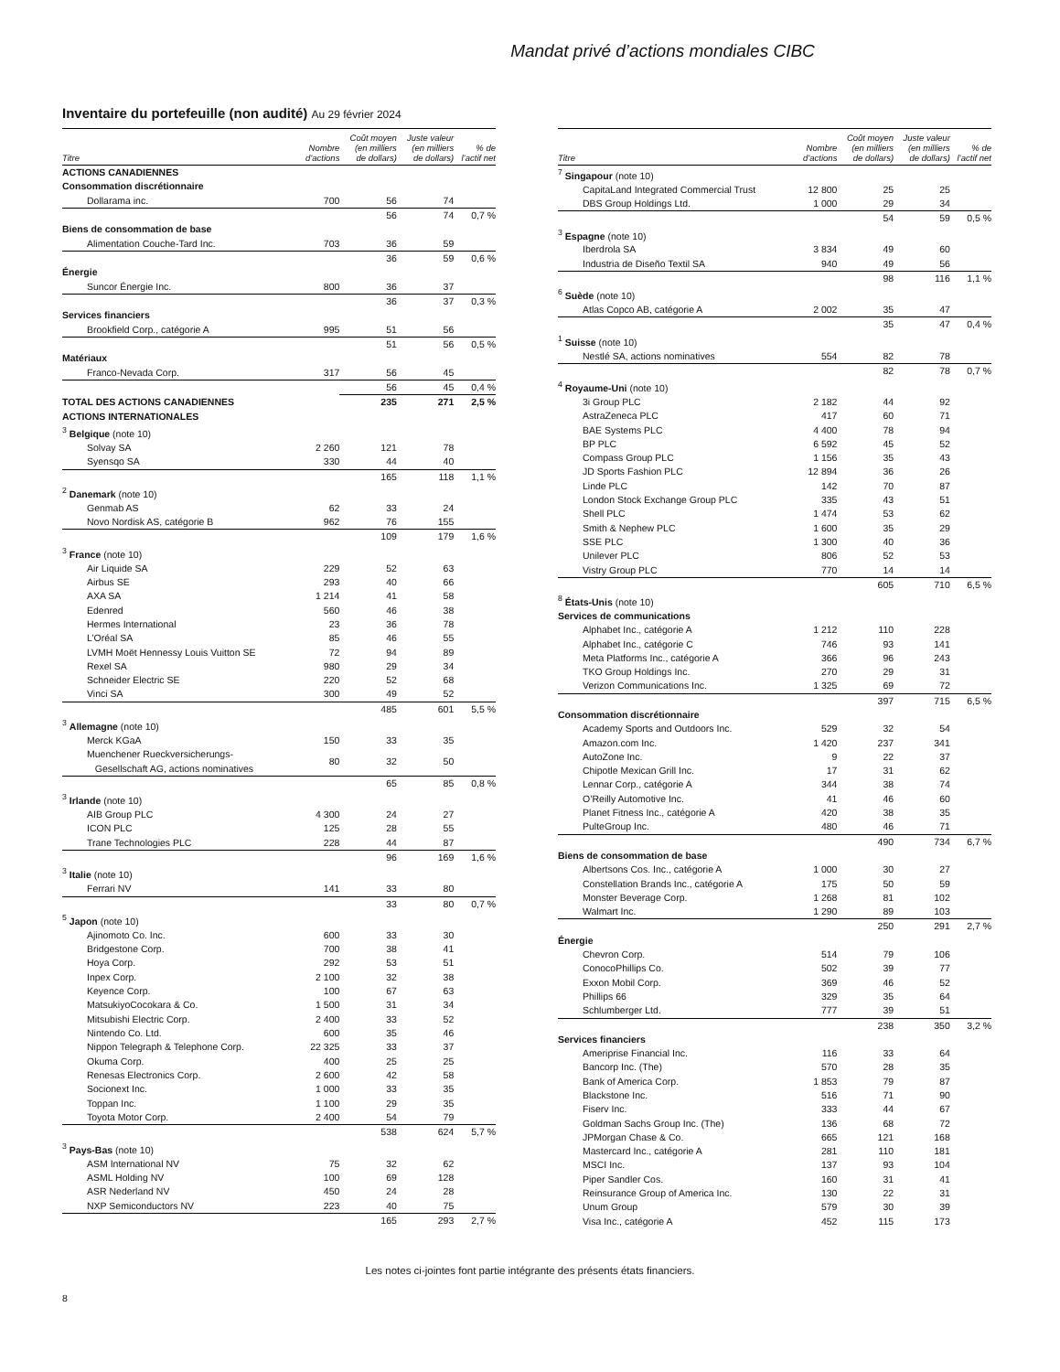Mandat privé d’actions mondiales CIBC
Inventaire du portefeuille (non audité) Au 29 février 2024
| Titre | Nombre d’actions | Coût moyen (en milliers de dollars) | Juste valeur (en milliers de dollars) | % de l’actif net |
| --- | --- | --- | --- | --- |
| ACTIONS CANADIENNES | | | | |
| Consommation discrétionnaire | | | | |
| Dollarama inc. | 700 | 56 | 74 | |
| | | 56 | 74 | 0,7 % |
| Biens de consommation de base | | | | |
| Alimentation Couche-Tard Inc. | 703 | 36 | 59 | |
| | | 36 | 59 | 0,6 % |
| Énergie | | | | |
| Suncor Énergie Inc. | 800 | 36 | 37 | |
| | | 36 | 37 | 0,3 % |
| Services financiers | | | | |
| Brookfield Corp., catégorie A | 995 | 51 | 56 | |
| | | 51 | 56 | 0,5 % |
| Matériaux | | | | |
| Franco-Nevada Corp. | 317 | 56 | 45 | |
| | | 56 | 45 | 0,4 % |
| TOTAL DES ACTIONS CANADIENNES | | 235 | 271 | 2,5 % |
| ACTIONS INTERNATIONALES | | | | |
| <sup>3</sup> Belgique (note 10) | | | | |
| Solvay SA | 2 260 | 121 | 78 | |
| Syensqo SA | 330 | 44 | 40 | |
| | | 165 | 118 | 1,1 % |
| <sup>2</sup> Danemark (note 10) | | | | |
| Genmab AS | 62 | 33 | 24 | |
| Novo Nordisk AS, catégorie B | 962 | 76 | 155 | |
| | | 109 | 179 | 1,6 % |
| <sup>3</sup> France (note 10) | | | | |
| Air Liquide SA | 229 | 52 | 63 | |
| Airbus SE | 293 | 40 | 66 | |
| AXA SA | 1 214 | 41 | 58 | |
| Edenred | 560 | 46 | 38 | |
| Hermes International | 23 | 36 | 78 | |
| L’Oréal SA | 85 | 46 | 55 | |
| LVMH Moët Hennessy Louis Vuitton SE | 72 | 94 | 89 | |
| Rexel SA | 980 | 29 | 34 | |
| Schneider Electric SE | 220 | 52 | 68 | |
| Vinci SA | 300 | 49 | 52 | |
| | | 485 | 601 | 5,5 % |
| <sup>3</sup> Allemagne (note 10) | | | | |
| Merck KGaA | 150 | 33 | 35 | |
| Muenchener Rueckversicherungs- Gesellschaft AG, actions nominatives | 80 | 32 | 50 | |
| | | 65 | 85 | 0,8 % |
| <sup>3</sup> Irlande (note 10) | | | | |
| AIB Group PLC | 4 300 | 24 | 27 | |
| ICON PLC | 125 | 28 | 55 | |
| Trane Technologies PLC | 228 | 44 | 87 | |
| | | 96 | 169 | 1,6 % |
| <sup>3</sup> Italie (note 10) | | | | |
| Ferrari NV | 141 | 33 | 80 | |
| | | 33 | 80 | 0,7 % |
| <sup>5</sup> Japon (note 10) | | | | |
| Ajinomoto Co. Inc. | 600 | 33 | 30 | |
| Bridgestone Corp. | 700 | 38 | 41 | |
| Hoya Corp. | 292 | 53 | 51 | |
| Inpex Corp. | 2 100 | 32 | 38 | |
| Keyence Corp. | 100 | 67 | 63 | |
| MatsukiyoCocokara & Co. | 1 500 | 31 | 34 | |
| Mitsubishi Electric Corp. | 2 400 | 33 | 52 | |
| Nintendo Co. Ltd. | 600 | 35 | 46 | |
| Nippon Telegraph & Telephone Corp. | 22 325 | 33 | 37 | |
| Okuma Corp. | 400 | 25 | 25 | |
| Renesas Electronics Corp. | 2 600 | 42 | 58 | |
| Socionext Inc. | 1 000 | 33 | 35 | |
| Toppan Inc. | 1 100 | 29 | 35 | |
| Toyota Motor Corp. | 2 400 | 54 | 79 | |
| | | 538 | 624 | 5,7 % |
| <sup>3</sup> Pays-Bas (note 10) | | | | |
| ASM International NV | 75 | 32 | 62 | |
| ASML Holding NV | 100 | 69 | 128 | |
| ASR Nederland NV | 450 | 24 | 28 | |
| NXP Semiconductors NV | 223 | 40 | 75 | |
| | | 165 | 293 | 2,7 % |
| Titre | Nombre d’actions | Coût moyen (en milliers de dollars) | Juste valeur (en milliers de dollars) | % de l’actif net |
| --- | --- | --- | --- | --- |
| <sup>7</sup> Singapour (note 10) | | | | |
| CapitaLand Integrated Commercial Trust | 12 800 | 25 | 25 | |
| DBS Group Holdings Ltd. | 1 000 | 29 | 34 | |
| | | 54 | 59 | 0,5 % |
| <sup>3</sup> Espagne (note 10) | | | | |
| Iberdrola SA | 3 834 | 49 | 60 | |
| Industria de Diseño Textil SA | 940 | 49 | 56 | |
| | | 98 | 116 | 1,1 % |
| <sup>6</sup> Suède (note 10) | | | | |
| Atlas Copco AB, catégorie A | 2 002 | 35 | 47 | |
| | | 35 | 47 | 0,4 % |
| <sup>1</sup> Suisse (note 10) | | | | |
| Nestlé SA, actions nominatives | 554 | 82 | 78 | |
| | | 82 | 78 | 0,7 % |
| <sup>4</sup> Royaume-Uni (note 10) | | | | |
| 3i Group PLC | 2 182 | 44 | 92 | |
| AstraZeneca PLC | 417 | 60 | 71 | |
| BAE Systems PLC | 4 400 | 78 | 94 | |
| BP PLC | 6 592 | 45 | 52 | |
| Compass Group PLC | 1 156 | 35 | 43 | |
| JD Sports Fashion PLC | 12 894 | 36 | 26 | |
| Linde PLC | 142 | 70 | 87 | |
| London Stock Exchange Group PLC | 335 | 43 | 51 | |
| Shell PLC | 1 474 | 53 | 62 | |
| Smith & Nephew PLC | 1 600 | 35 | 29 | |
| SSE PLC | 1 300 | 40 | 36 | |
| Unilever PLC | 806 | 52 | 53 | |
| Vistry Group PLC | 770 | 14 | 14 | |
| | | 605 | 710 | 6,5 % |
| <sup>8</sup> États-Unis (note 10) | | | | |
| Services de communications | | | | |
| Alphabet Inc., catégorie A | 1 212 | 110 | 228 | |
| Alphabet Inc., catégorie C | 746 | 93 | 141 | |
| Meta Platforms Inc., catégorie A | 366 | 96 | 243 | |
| TKO Group Holdings Inc. | 270 | 29 | 31 | |
| Verizon Communications Inc. | 1 325 | 69 | 72 | |
| | | 397 | 715 | 6,5 % |
| Consommation discrétionnaire | | | | |
| Academy Sports and Outdoors Inc. | 529 | 32 | 54 | |
| Amazon.com Inc. | 1 420 | 237 | 341 | |
| AutoZone Inc. | 9 | 22 | 37 | |
| Chipotle Mexican Grill Inc. | 17 | 31 | 62 | |
| Lennar Corp., catégorie A | 344 | 38 | 74 | |
| O’Reilly Automotive Inc. | 41 | 46 | 60 | |
| Planet Fitness Inc., catégorie A | 420 | 38 | 35 | |
| PulteGroup Inc. | 480 | 46 | 71 | |
| | | 490 | 734 | 6,7 % |
| Biens de consommation de base | | | | |
| Albertsons Cos. Inc., catégorie A | 1 000 | 30 | 27 | |
| Constellation Brands Inc., catégorie A | 175 | 50 | 59 | |
| Monster Beverage Corp. | 1 268 | 81 | 102 | |
| Walmart Inc. | 1 290 | 89 | 103 | |
| | | 250 | 291 | 2,7 % |
| Énergie | | | | |
| Chevron Corp. | 514 | 79 | 106 | |
| ConocoPhillips Co. | 502 | 39 | 77 | |
| Exxon Mobil Corp. | 369 | 46 | 52 | |
| Phillips 66 | 329 | 35 | 64 | |
| Schlumberger Ltd. | 777 | 39 | 51 | |
| | | 238 | 350 | 3,2 % |
| Services financiers | | | | |
| Ameriprise Financial Inc. | 116 | 33 | 64 | |
| Bancorp Inc. (The) | 570 | 28 | 35 | |
| Bank of America Corp. | 1 853 | 79 | 87 | |
| Blackstone Inc. | 516 | 71 | 90 | |
| Fiserv Inc. | 333 | 44 | 67 | |
| Goldman Sachs Group Inc. (The) | 136 | 68 | 72 | |
| JPMorgan Chase & Co. | 665 | 121 | 168 | |
| Mastercard Inc., catégorie A | 281 | 110 | 181 | |
| MSCI Inc. | 137 | 93 | 104 | |
| Piper Sandler Cos. | 160 | 31 | 41 | |
| Reinsurance Group of America Inc. | 130 | 22 | 31 | |
| Unum Group | 579 | 30 | 39 | |
| Visa Inc., catégorie A | 452 | 115 | 173 | |
Les notes ci-jointes font partie intégrante des présents états financiers.
8